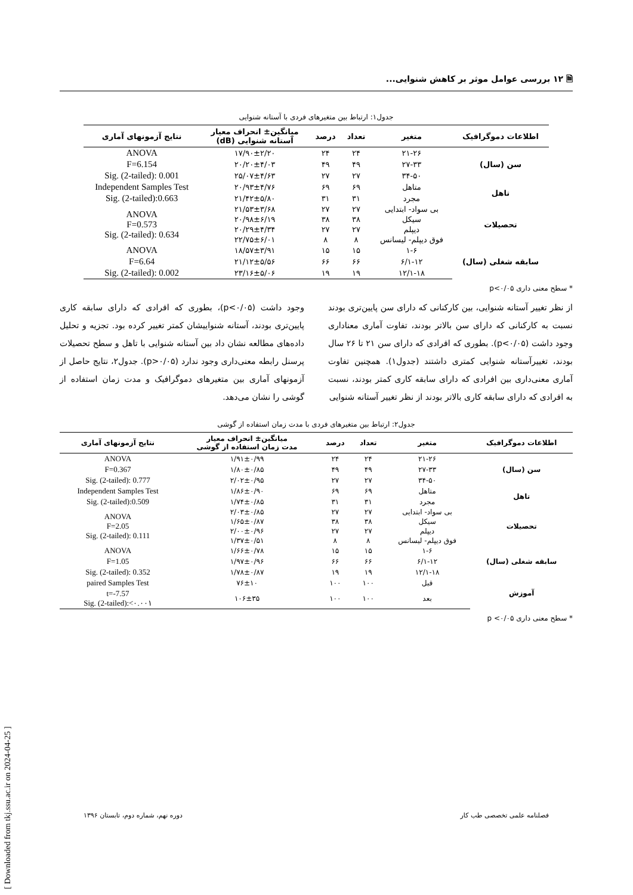🗎 ۱۲ بررسی عوامل موثر بر کاهش شنوایی...
جدول۱: ارتباط بین متغیرهای فردی با آستانه شنوایی
| اطلاعات دموگرافیک | متغیر | تعداد | درصد | میانگین± انحراف معیار آستانه شنوایی (dB) | نتایج آزمونهای آماری |
| --- | --- | --- | --- | --- | --- |
| سن (سال) | ۲۱-۲۶ | ۲۴ | ۲۴ | ۱۷/۹۰±۲/۲۰ | ANOVA |
| | ۲۷-۳۳ | ۴۹ | ۴۹ | ۲۰/۲۰±۴/۰۳ | F=6.154 |
| | ۳۴-۵۰ | ۲۷ | ۲۷ | ۲۵/۰۷±۴/۶۳ | Sig. (2-tailed): 0.001 |
| تاهل | متاهل | ۶۹ | ۶۹ | ۲۰/۹۳±۴/۷۶ | Independent Samples Test |
| | مجرد | ۳۱ | ۳۱ | ۲۱/۴۲±۵/۸۰ | Sig. (2-tailed):0.663 |
| تحصیلات | بی سواد- ابتدایی | ۲۷ | ۲۷ | ۲۱/۵۳±۳/۶۸ | ANOVA F=0.573 Sig. (2-tailed): 0.634 |
| | سیکل | ۳۸ | ۳۸ | ۲۰/۹۸±۶/۱۹ | |
| | دیپلم | ۲۷ | ۲۷ | ۲۰/۲۹±۴/۳۴ | |
| | فوق دیپلم- لیسانس | ۸ | ۸ | ۲۲/۷۵±۶/۰۱ | |
| سابقه شغلی (سال) | ۱-۶ | ۱۵ | ۱۵ | ۱۸/۵۷±۳/۹۱ | ANOVA |
| | ۶/۱-۱۲ | ۶۶ | ۶۶ | ۲۱/۱۲±۵/۵۶ | F=6.64 |
| | ۱۲/۱-۱۸ | ۱۹ | ۱۹ | ۲۳/۱۶±۵/۰۶ | Sig. (2-tailed): 0.002 |
* سطح معنی داری p<۰/۰۵
از نظر تغییر آستانه شنوایی، بین کارکنانی که دارای سن پایین‌تری بودند نسبت به کارکنانی که دارای سن بالاتر بودند، تفاوت آماری معناداری وجود داشت (p<۰/۰۵). بطوری که افرادی که دارای سن ۲۱ تا ۲۶ سال بودند، تغییرآستانه شنوایی کمتری داشتند (جدول۱). همچنین تفاوت آماری معنی‌داری بین افرادی که دارای سابقه کاری کمتر بودند، نسبت به افرادی که دارای سابقه کاری بالاتر بودند از نظر تغییر آستانه شنوایی
وجود داشت (p<۰/۰۵)، بطوری که افرادی که دارای سابقه کاری پایین‌تری بودند، آستانه شنواییشان کمتر تغییر کرده بود. تجزیه و تحلیل داده‌های مطالعه نشان داد بین آستانه شنوایی با تاهل و سطح تحصیلات پرسنل رابطه معنی‌داری وجود ندارد (p>۰/۰۵). جدول۲، نتایج حاصل از آزمونهای آماری بین متغیرهای دموگرافیک و مدت زمان استفاده از گوشی را نشان می‌دهد.
جدول۲: ارتباط بین متغیرهای فردی با مدت زمان استفاده از گوشی
| اطلاعات دموگرافیک | متغیر | تعداد | درصد | میانگین± انحراف معیار مدت زمان استفاده از گوشی | نتایج آزمونهای آماری |
| --- | --- | --- | --- | --- | --- |
| سن (سال) | ۲۱-۲۶ | ۲۴ | ۲۴ | ۱/۹۱±۰/۹۹ | ANOVA |
| | ۲۷-۳۳ | ۴۹ | ۴۹ | ۱/۸۰±۰/۸۵ | F=0.367 |
| | ۳۴-۵۰ | ۲۷ | ۲۷ | ۲/۰۲±۰/۹۵ | Sig. (2-tailed): 0.777 |
| تاهل | متاهل | ۶۹ | ۶۹ | ۱/۸۶±۰/۹۰ | Independent Samples Test |
| | مجرد | ۳۱ | ۳۱ | ۱/۷۴±۰/۸۵ | Sig. (2-tailed):0.509 |
| تحصیلات | بی سواد- ابتدایی | ۲۷ | ۲۷ | ۲/۰۳±۰/۸۵ | ANOVA F=2.05 Sig. (2-tailed): 0.111 |
| | سیکل | ۳۸ | ۳۸ | ۱/۶۵±۰/۸۷ | |
| | دیپلم | ۲۷ | ۲۷ | ۲/۰۰±۰/۹۶ | |
| | فوق دیپلم- لیسانس | ۸ | ۸ | ۱/۳۷±۰/۵۱ | |
| سابقه شغلی (سال) | ۱-۶ | ۱۵ | ۱۵ | ۱/۶۶±۰/۷۸ | ANOVA |
| | ۶/۱-۱۲ | ۶۶ | ۶۶ | ۱/۹۷±۰/۹۶ | F=1.05 |
| | ۱۲/۱-۱۸ | ۱۹ | ۱۹ | ۱/۷۸±۰/۸۷ | Sig. (2-tailed): 0.352 |
| آموزش | قبل | ۱۰۰ | ۱۰۰ | ۷۶±۱۰ | paired Samples Test |
| | بعد | ۱۰۰ | ۱۰۰ | ۱۰۶±۳۵ | t=-7.57 Sig. (2-tailed):<۰.۰۰۱ |
* سطح معنی داری p <۰/۰۵
فصلنامه علمی تخصصی طب کار دوره نهم، شماره دوم، تابستان ۱۳۹۶
[ Downloaded from tkj.ssu.ac.ir on 2024-04-25 ]